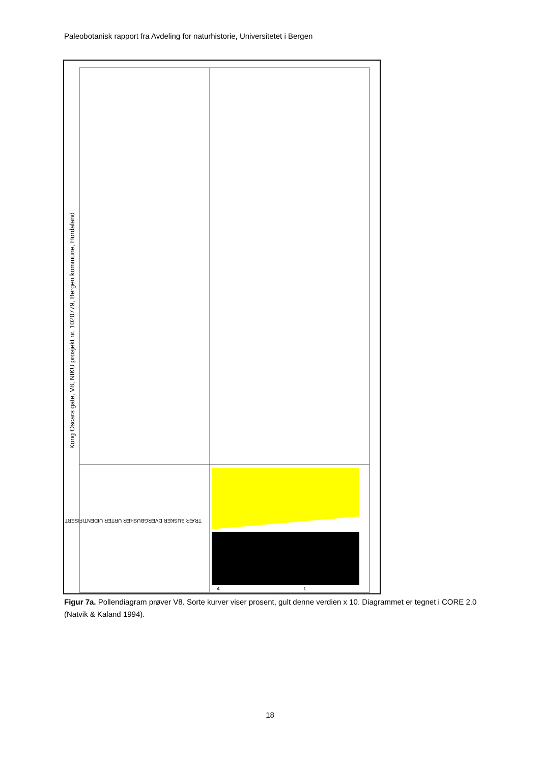Paleobotanisk rapport fra Avdeling for naturhistorie, Universitetet i Bergen
Kong Oscars gate, V8, NIKU prosjekt nr. 1020779, Bergen kommune, Hordaland
TRÆR BUSKER DVERGBUSKER URTER UIDENTIFISERT
4
1
Figur 7a. Pollendiagram prøver V8. Sorte kurver viser prosent, gult denne verdien x 10. Diagrammet er tegnet i CORE 2.0 (Natvik & Kaland 1994).
18